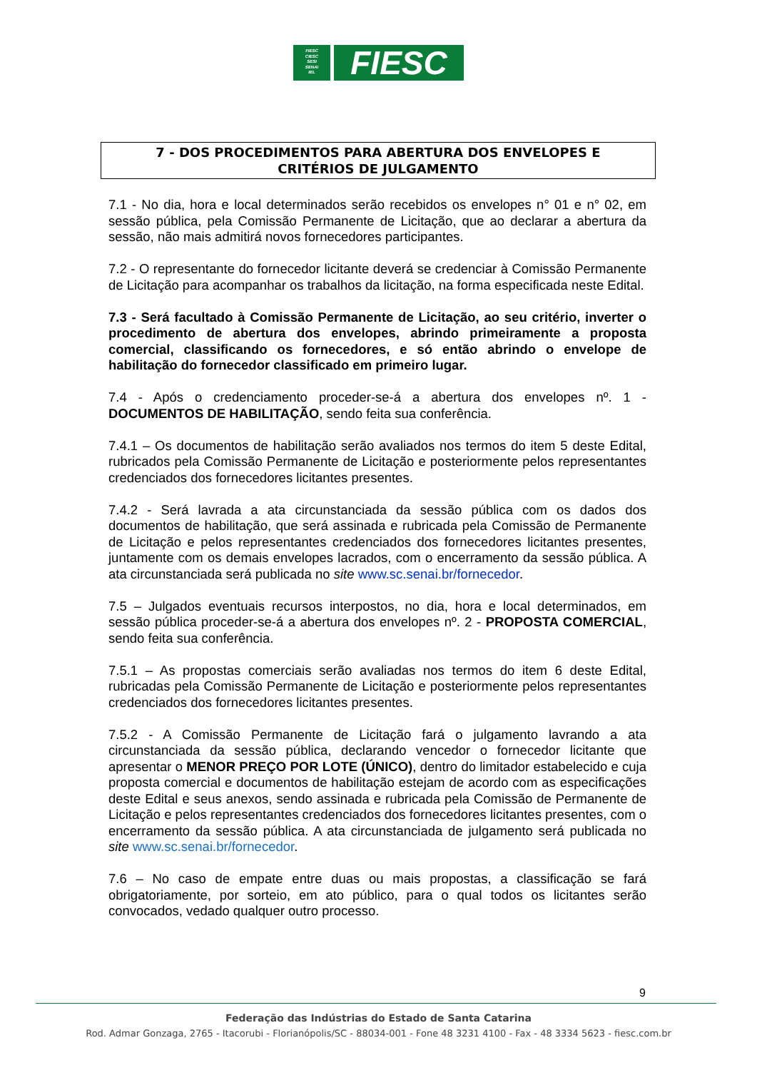FIESC
CIESC
SESI
SENAI
IEL
FIESC
7 - DOS PROCEDIMENTOS PARA ABERTURA DOS ENVELOPES E
CRITÉRIOS DE JULGAMENTO
7.1 - No dia, hora e local determinados serão recebidos os envelopes n° 01 e n° 02, em sessão pública, pela Comissão Permanente de Licitação, que ao declarar a abertura da sessão, não mais admitirá novos fornecedores participantes.
7.2 - O representante do fornecedor licitante deverá se credenciar à Comissão Permanente de Licitação para acompanhar os trabalhos da licitação, na forma especificada neste Edital.
7.3 - Será facultado à Comissão Permanente de Licitação, ao seu critério, inverter o procedimento de abertura dos envelopes, abrindo primeiramente a proposta comercial, classificando os fornecedores, e só então abrindo o envelope de habilitação do fornecedor classificado em primeiro lugar.
7.4 - Após o credenciamento proceder-se-á a abertura dos envelopes nº. 1 - DOCUMENTOS DE HABILITAÇÃO, sendo feita sua conferência.
7.4.1 – Os documentos de habilitação serão avaliados nos termos do item 5 deste Edital, rubricados pela Comissão Permanente de Licitação e posteriormente pelos representantes credenciados dos fornecedores licitantes presentes.
7.4.2 - Será lavrada a ata circunstanciada da sessão pública com os dados dos documentos de habilitação, que será assinada e rubricada pela Comissão de Permanente de Licitação e pelos representantes credenciados dos fornecedores licitantes presentes, juntamente com os demais envelopes lacrados, com o encerramento da sessão pública. A ata circunstanciada será publicada no site www.sc.senai.br/fornecedor.
7.5 – Julgados eventuais recursos interpostos, no dia, hora e local determinados, em sessão pública proceder-se-á a abertura dos envelopes nº. 2 - PROPOSTA COMERCIAL, sendo feita sua conferência.
7.5.1 – As propostas comerciais serão avaliadas nos termos do item 6 deste Edital, rubricadas pela Comissão Permanente de Licitação e posteriormente pelos representantes credenciados dos fornecedores licitantes presentes.
7.5.2 - A Comissão Permanente de Licitação fará o julgamento lavrando a ata circunstanciada da sessão pública, declarando vencedor o fornecedor licitante que apresentar o MENOR PREÇO POR LOTE (ÚNICO), dentro do limitador estabelecido e cuja proposta comercial e documentos de habilitação estejam de acordo com as especificações deste Edital e seus anexos, sendo assinada e rubricada pela Comissão de Permanente de Licitação e pelos representantes credenciados dos fornecedores licitantes presentes, com o encerramento da sessão pública. A ata circunstanciada de julgamento será publicada no site www.sc.senai.br/fornecedor.
7.6 – No caso de empate entre duas ou mais propostas, a classificação se fará obrigatoriamente, por sorteio, em ato público, para o qual todos os licitantes serão convocados, vedado qualquer outro processo.
9
Federação das Indústrias do Estado de Santa Catarina
Rod. Admar Gonzaga, 2765 - Itacorubi - Florianópolis/SC - 88034-001 - Fone 48 3231 4100 - Fax - 48 3334 5623 - fiesc.com.br